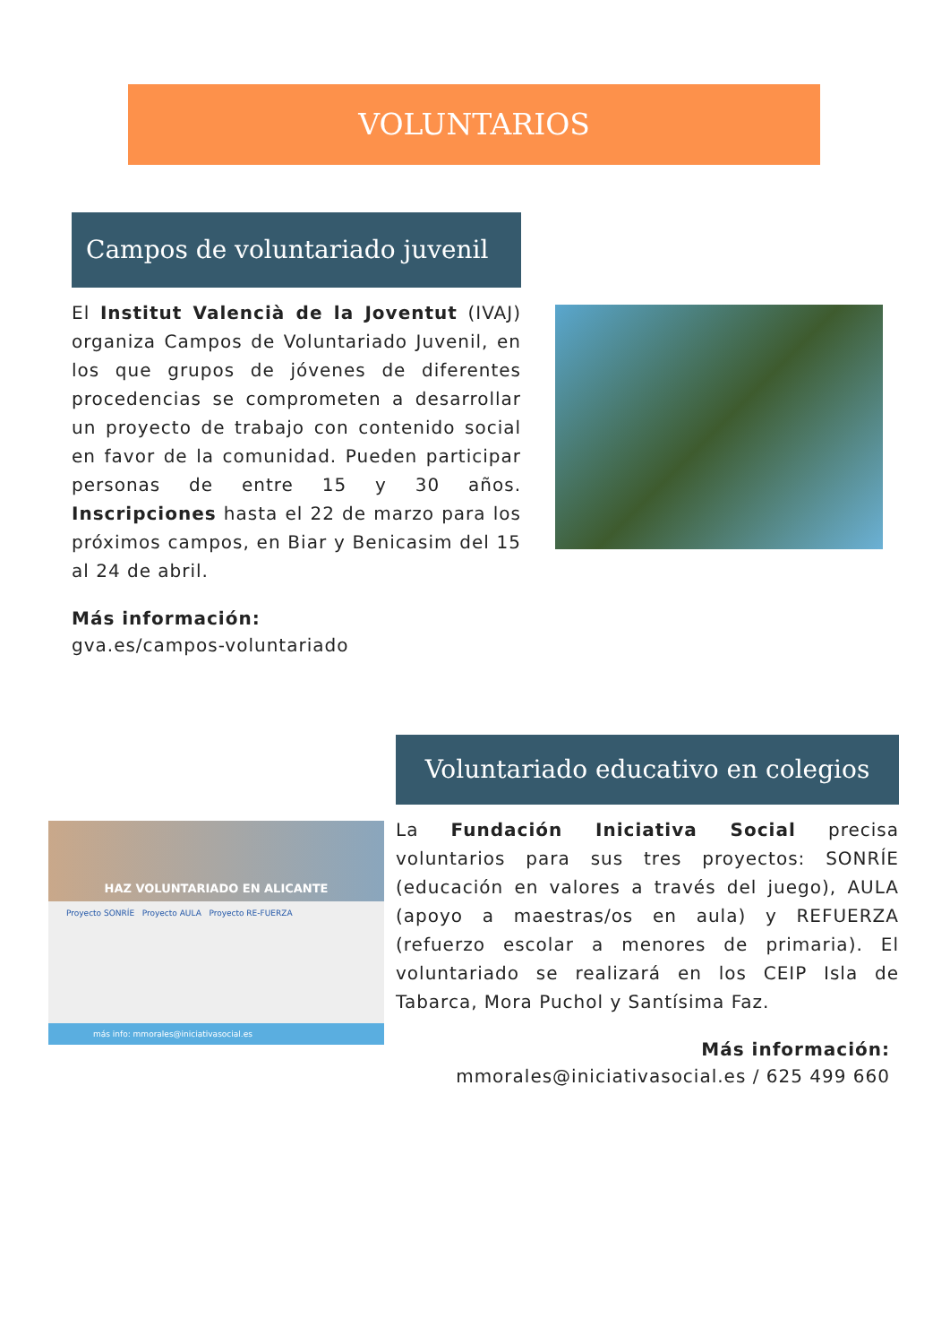VOLUNTARIOS
Campos de voluntariado juvenil
El Institut Valencià de la Joventut (IVAJ) organiza Campos de Voluntariado Juvenil, en los que grupos de jóvenes de diferentes procedencias se comprometen a desarrollar un proyecto de trabajo con contenido social en favor de la comunidad. Pueden participar personas de entre 15 y 30 años. Inscripciones hasta el 22 de marzo para los próximos campos, en Biar y Benicasim del 15 al 24 de abril.
Más información:
gva.es/campos-voluntariado
Voluntariado educativo en colegios
La Fundación Iniciativa Social precisa voluntarios para sus tres proyectos: SONRÍE (educación en valores a través del juego), AULA (apoyo a maestras/os en aula) y REFUERZA (refuerzo escolar a menores de primaria). El voluntariado se realizará en los CEIP Isla de Tabarca, Mora Puchol y Santísima Faz.
Más información:
mmorales@iniciativasocial.es / 625 499 660
HAZ VOLUNTARIADO EN ALICANTE
Proyecto SONRÍE Proyecto AULA Proyecto RE-FUERZA
más info: mmorales@iniciativasocial.es